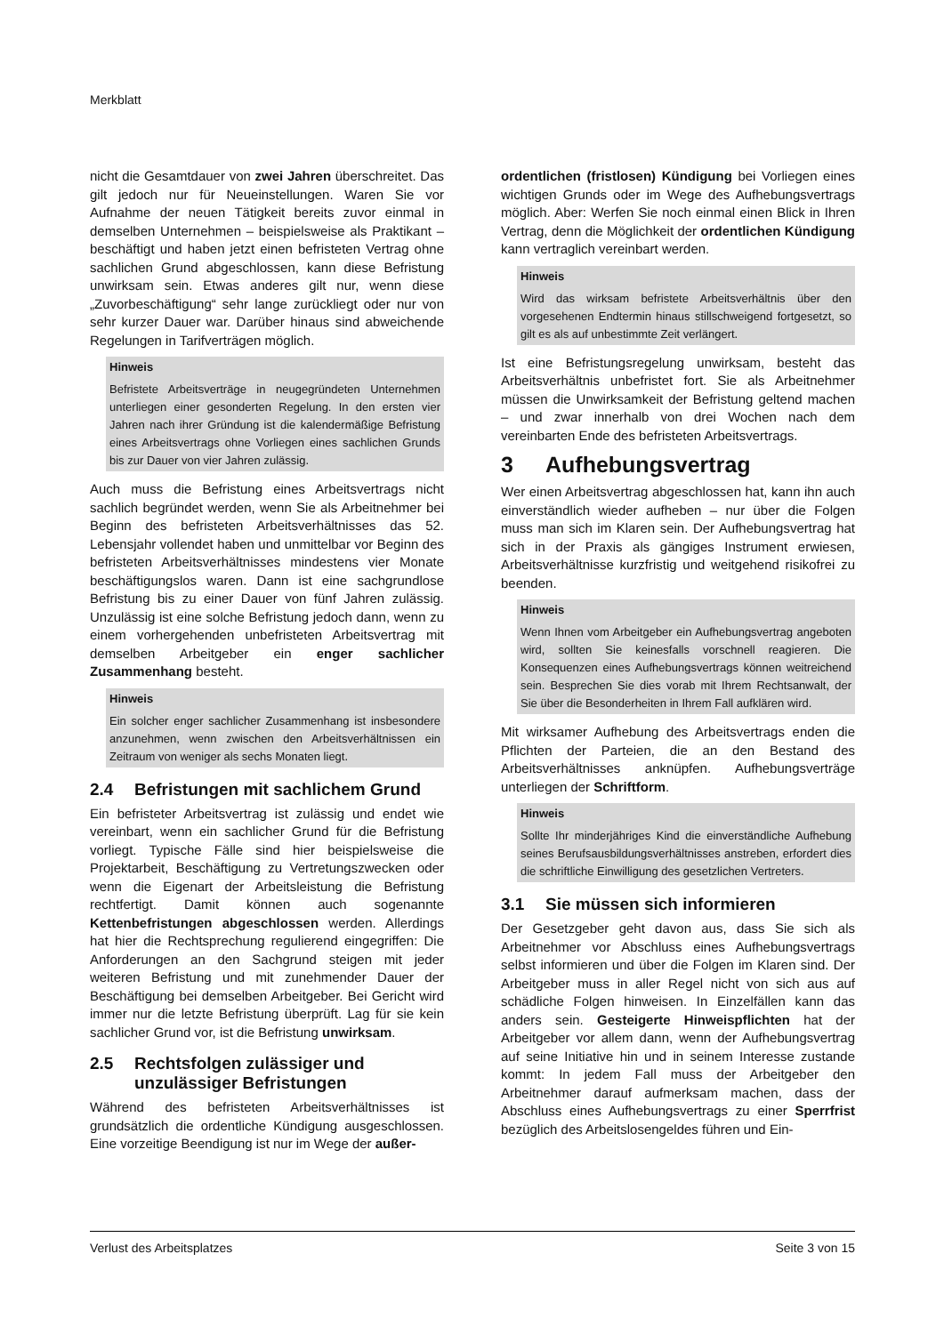Merkblatt
nicht die Gesamtdauer von zwei Jahren überschreitet. Das gilt jedoch nur für Neueinstellungen. Waren Sie vor Aufnahme der neuen Tätigkeit bereits zuvor einmal in demselben Unternehmen – beispielsweise als Praktikant – beschäftigt und haben jetzt einen befristeten Vertrag ohne sachlichen Grund abgeschlossen, kann diese Befristung unwirksam sein. Etwas anderes gilt nur, wenn diese „Zuvorbeschäftigung“ sehr lange zurückliegt oder nur von sehr kurzer Dauer war. Darüber hinaus sind abweichende Regelungen in Tarifverträgen möglich.
Hinweis
Befristete Arbeitsverträge in neugegründeten Unternehmen unterliegen einer gesonderten Regelung. In den ersten vier Jahren nach ihrer Gründung ist die kalendermäßige Befristung eines Arbeitsvertrags ohne Vorliegen eines sachlichen Grunds bis zur Dauer von vier Jahren zulässig.
Auch muss die Befristung eines Arbeitsvertrags nicht sachlich begründet werden, wenn Sie als Arbeitnehmer bei Beginn des befristeten Arbeitsverhältnisses das 52. Lebensjahr vollendet haben und unmittelbar vor Beginn des befristeten Arbeitsverhältnisses mindestens vier Monate beschäftigungslos waren. Dann ist eine sachgrundlose Befristung bis zu einer Dauer von fünf Jahren zulässig. Unzulässig ist eine solche Befristung jedoch dann, wenn zu einem vorhergehenden unbefristeten Arbeitsvertrag mit demselben Arbeitgeber ein enger sachlicher Zusammenhang besteht.
Hinweis
Ein solcher enger sachlicher Zusammenhang ist insbesondere anzunehmen, wenn zwischen den Arbeitsverhältnissen ein Zeitraum von weniger als sechs Monaten liegt.
2.4 Befristungen mit sachlichem Grund
Ein befristeter Arbeitsvertrag ist zulässig und endet wie vereinbart, wenn ein sachlicher Grund für die Befristung vorliegt. Typische Fälle sind hier beispielsweise die Projektarbeit, Beschäftigung zu Vertretungszwecken oder wenn die Eigenart der Arbeitsleistung die Befristung rechtfertigt. Damit können auch sogenannte Kettenbefristungen abgeschlossen werden. Allerdings hat hier die Rechtsprechung regulierend eingegriffen: Die Anforderungen an den Sachgrund steigen mit jeder weiteren Befristung und mit zunehmender Dauer der Beschäftigung bei demselben Arbeitgeber. Bei Gericht wird immer nur die letzte Befristung überprüft. Lag für sie kein sachlicher Grund vor, ist die Befristung unwirksam.
2.5 Rechtsfolgen zulässiger und
unzulässiger Befristungen
Während des befristeten Arbeitsverhältnisses ist grundsätzlich die ordentliche Kündigung ausgeschlossen. Eine vorzeitige Beendigung ist nur im Wege der außer-
ordentlichen (fristlosen) Kündigung bei Vorliegen eines wichtigen Grunds oder im Wege des Aufhebungsvertrags möglich. Aber: Werfen Sie noch einmal einen Blick in Ihren Vertrag, denn die Möglichkeit der ordentlichen Kündigung kann vertraglich vereinbart werden.
Hinweis
Wird das wirksam befristete Arbeitsverhältnis über den vorgesehenen Endtermin hinaus stillschweigend fortgesetzt, so gilt es als auf unbestimmte Zeit verlängert.
Ist eine Befristungsregelung unwirksam, besteht das Arbeitsverhältnis unbefristet fort. Sie als Arbeitnehmer müssen die Unwirksamkeit der Befristung geltend machen – und zwar innerhalb von drei Wochen nach dem vereinbarten Ende des befristeten Arbeitsvertrags.
3 Aufhebungsvertrag
Wer einen Arbeitsvertrag abgeschlossen hat, kann ihn auch einverständlich wieder aufheben – nur über die Folgen muss man sich im Klaren sein. Der Aufhebungsvertrag hat sich in der Praxis als gängiges Instrument erwiesen, Arbeitsverhältnisse kurzfristig und weitgehend risikofrei zu beenden.
Hinweis
Wenn Ihnen vom Arbeitgeber ein Aufhebungsvertrag angeboten wird, sollten Sie keinesfalls vorschnell reagieren. Die Konsequenzen eines Aufhebungsvertrags können weitreichend sein. Besprechen Sie dies vorab mit Ihrem Rechtsanwalt, der Sie über die Besonderheiten in Ihrem Fall aufklären wird.
Mit wirksamer Aufhebung des Arbeitsvertrags enden die Pflichten der Parteien, die an den Bestand des Arbeitsverhältnisses anknüpfen. Aufhebungsverträge unterliegen der Schriftform.
Hinweis
Sollte Ihr minderjähriges Kind die einverständliche Aufhebung seines Berufsausbildungsverhältnisses anstreben, erfordert dies die schriftliche Einwilligung des gesetzlichen Vertreters.
3.1 Sie müssen sich informieren
Der Gesetzgeber geht davon aus, dass Sie sich als Arbeitnehmer vor Abschluss eines Aufhebungsvertrags selbst informieren und über die Folgen im Klaren sind. Der Arbeitgeber muss in aller Regel nicht von sich aus auf schädliche Folgen hinweisen. In Einzelfällen kann das anders sein. Gesteigerte Hinweispflichten hat der Arbeitgeber vor allem dann, wenn der Aufhebungsvertrag auf seine Initiative hin und in seinem Interesse zustande kommt: In jedem Fall muss der Arbeitgeber den Arbeitnehmer darauf aufmerksam machen, dass der Abschluss eines Aufhebungsvertrags zu einer Sperrfrist bezüglich des Arbeitslosengeldes führen und Ein-
Verlust des Arbeitsplatzes Seite 3 von 15